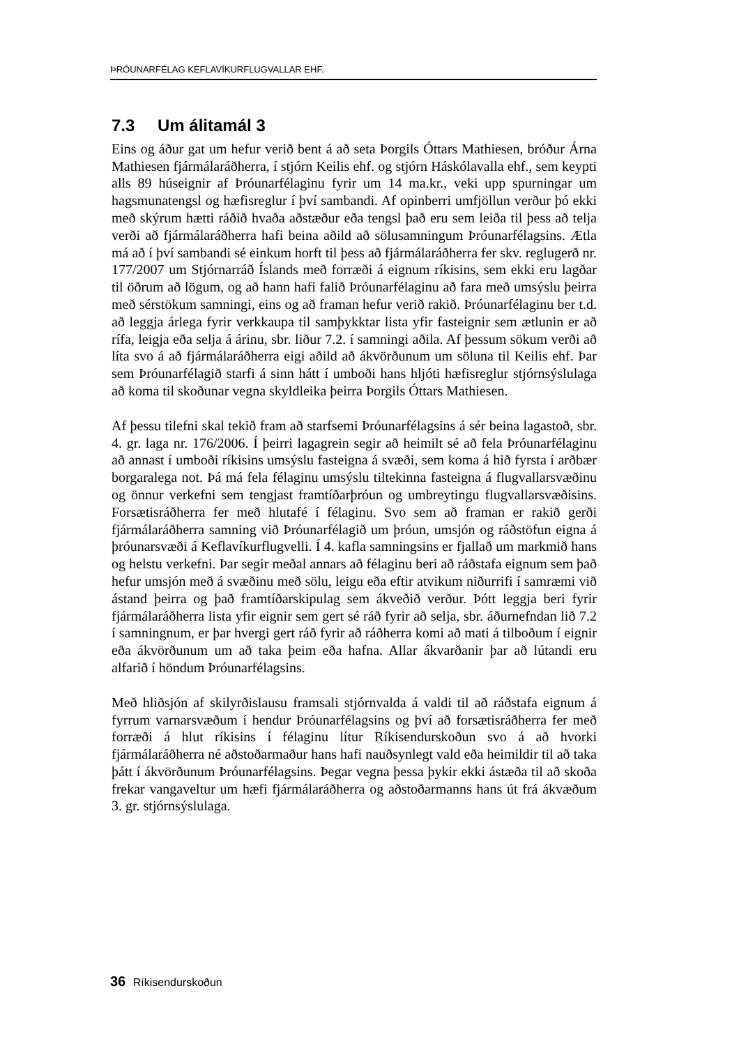ÞRÓUNARFÉLAG KEFLAVÍKURFLUGVALLAR EHF.
7.3 Um álitamál 3
Eins og áður gat um hefur verið bent á að seta Þorgils Óttars Mathiesen, bróður Árna Mathiesen fjármálaráðherra, í stjórn Keilis ehf. og stjórn Háskólavalla ehf., sem keypti alls 89 húseignir af Þróunarfélaginu fyrir um 14 ma.kr., veki upp spurningar um hagsmunatengsl og hæfisreglur í því sambandi. Af opinberri umfjöllun verður þó ekki með skýrum hætti ráðið hvaða aðstæður eða tengsl það eru sem leiða til þess að telja verði að fjármálaráðherra hafi beina aðild að sölusamningum Þróunarfélagsins. Ætla má að í því sambandi sé einkum horft til þess að fjármálaráðherra fer skv. reglugerð nr. 177/2007 um Stjórnarráð Íslands með forræði á eignum ríkisins, sem ekki eru lagðar til öðrum að lögum, og að hann hafi falið Þróunarfélaginu að fara með umsýslu þeirra með sérstökum samningi, eins og að framan hefur verið rakið. Þróunarfélaginu ber t.d. að leggja árlega fyrir verkkaupa til samþykktar lista yfir fasteignir sem ætlunin er að rífa, leigja eða selja á árinu, sbr. liður 7.2. í samningi aðila. Af þessum sökum verði að líta svo á að fjármálaráðherra eigi aðild að ákvörðunum um söluna til Keilis ehf. Þar sem Þróunarfélagið starfi á sinn hátt í umboði hans hljóti hæfisreglur stjórnsýslulaga að koma til skoðunar vegna skyldleika þeirra Þorgils Óttars Mathiesen.
Af þessu tilefni skal tekið fram að starfsemi Þróunarfélagsins á sér beina lagastoð, sbr. 4. gr. laga nr. 176/2006. Í þeirri lagagrein segir að heimilt sé að fela Þróunarfélaginu að annast í umboði ríkisins umsýslu fasteigna á svæði, sem koma á hið fyrsta í arðbær borgaralega not. Þá má fela félaginu umsýslu tiltekinna fasteigna á flugvallarsvæðinu og önnur verkefni sem tengjast framtíðarþróun og umbreytingu flugvallarsvæðisins. Forsætisráðherra fer með hlutafé í félaginu. Svo sem að framan er rakið gerði fjármálaráðherra samning við Þróunarfélagið um þróun, umsjón og ráðstöfun eigna á þróunarsvæði á Keflavíkurflugvelli. Í 4. kafla samningsins er fjallað um markmið hans og helstu verkefni. Þar segir meðal annars að félaginu beri að ráðstafa eignum sem það hefur umsjón með á svæðinu með sölu, leigu eða eftir atvikum niðurrifi í samræmi við ástand þeirra og það framtíðarskipulag sem ákveðið verður. Þótt leggja beri fyrir fjármálaráðherra lista yfir eignir sem gert sé ráð fyrir að selja, sbr. áðurnefndan lið 7.2 í samningnum, er þar hvergi gert ráð fyrir að ráðherra komi að mati á tilboðum í eignir eða ákvörðunum um að taka þeim eða hafna. Allar ákvarðanir þar að lútandi eru alfarið í höndum Þróunarfélagsins.
Með hliðsjón af skilyrðislausu framsali stjórnvalda á valdi til að ráðstafa eignum á fyrrum varnarsvæðum í hendur Þróunarfélagsins og því að forsætisráðherra fer með forræði á hlut ríkisins í félaginu lítur Ríkisendurskoðun svo á að hvorki fjármálaráðherra né aðstoðarmaður hans hafi nauðsynlegt vald eða heimildir til að taka þátt í ákvörðunum Þróunarfélagsins. Þegar vegna þessa þykir ekki ástæða til að skoða frekar vangaveltur um hæfi fjármálaráðherra og aðstoðarmanns hans út frá ákvæðum 3. gr. stjórnsýslulaga.
36 Ríkisendurskoðun